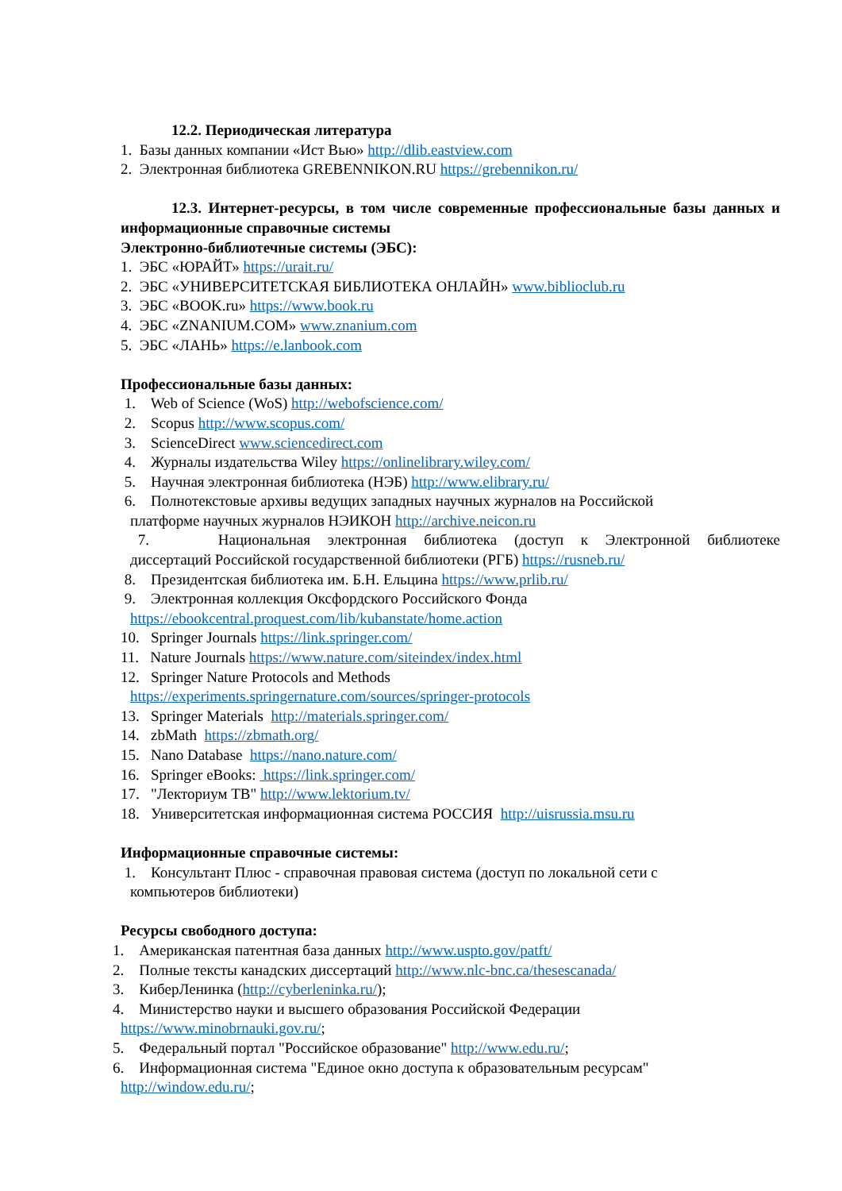12.2. Периодическая литература
1. Базы данных компании «Ист Вью» http://dlib.eastview.com
2. Электронная библиотека GREBENNIKON.RU https://grebennikon.ru/
12.3. Интернет-ресурсы, в том числе современные профессиональные базы данных и информационные справочные системы
Электронно-библиотечные системы (ЭБС):
1. ЭБС «ЮРАЙТ» https://urait.ru/
2. ЭБС «УНИВЕРСИТЕТСКАЯ БИБЛИОТЕКА ОНЛАЙН» www.biblioclub.ru
3. ЭБС «BOOK.ru» https://www.book.ru
4. ЭБС «ZNANIUM.COM» www.znanium.com
5. ЭБС «ЛАНЬ» https://e.lanbook.com
Профессиональные базы данных:
1. Web of Science (WoS) http://webofscience.com/
2. Scopus http://www.scopus.com/
3. ScienceDirect www.sciencedirect.com
4. Журналы издательства Wiley https://onlinelibrary.wiley.com/
5. Научная электронная библиотека (НЭБ) http://www.elibrary.ru/
6. Полнотекстовые архивы ведущих западных научных журналов на Российской
платформе научных журналов НЭИКОН http://archive.neicon.ru
7. Национальная электронная библиотека (доступ к Электронной библиотеке
диссертаций Российской государственной библиотеки (РГБ) https://rusneb.ru/
8. Президентская библиотека им. Б.Н. Ельцина https://www.prlib.ru/
9. Электронная коллекция Оксфордского Российского Фонда
https://ebookcentral.proquest.com/lib/kubanstate/home.action
10. Springer Journals https://link.springer.com/
11. Nature Journals https://www.nature.com/siteindex/index.html
12. Springer Nature Protocols and Methods
https://experiments.springernature.com/sources/springer-protocols
13. Springer Materials http://materials.springer.com/
14. zbMath https://zbmath.org/
15. Nano Database https://nano.nature.com/
16. Springer eBooks: https://link.springer.com/
17. "Лекториум ТВ" http://www.lektorium.tv/
18. Университетская информационная система РОССИЯ http://uisrussia.msu.ru
Информационные справочные системы:
1. Консультант Плюс - справочная правовая система (доступ по локальной сети с
компьютеров библиотеки)
Ресурсы свободного доступа:
1. Американская патентная база данных http://www.uspto.gov/patft/
2. Полные тексты канадских диссертаций http://www.nlc-bnc.ca/thesescanada/
3. КиберЛенинка (http://cyberleninka.ru/);
4. Министерство науки и высшего образования Российской Федерации
https://www.minobrnauki.gov.ru/;
5. Федеральный портал "Российское образование" http://www.edu.ru/;
6. Информационная система "Единое окно доступа к образовательным ресурсам"
http://window.edu.ru/;